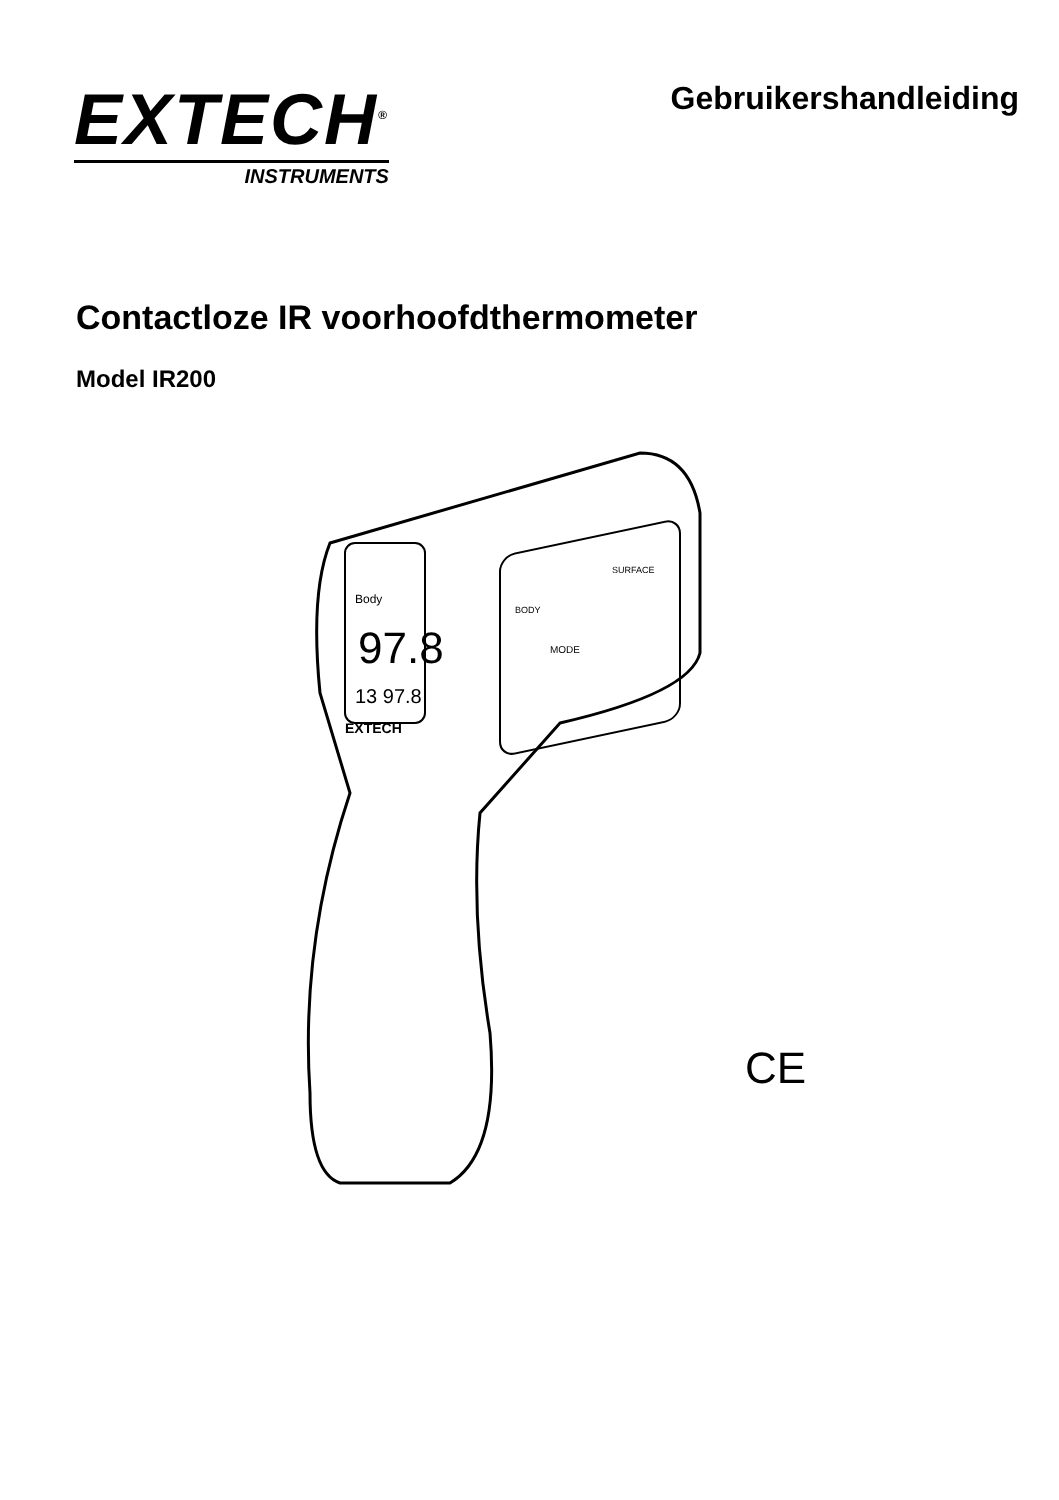EXTECH<sup>®</sup>
INSTRUMENTS
Gebruikershandleiding
Contactloze IR voorhoofdthermometer
Model IR200
Body
97.8
13 97.8
EXTECH
MODE
BODY
SURFACE
CE